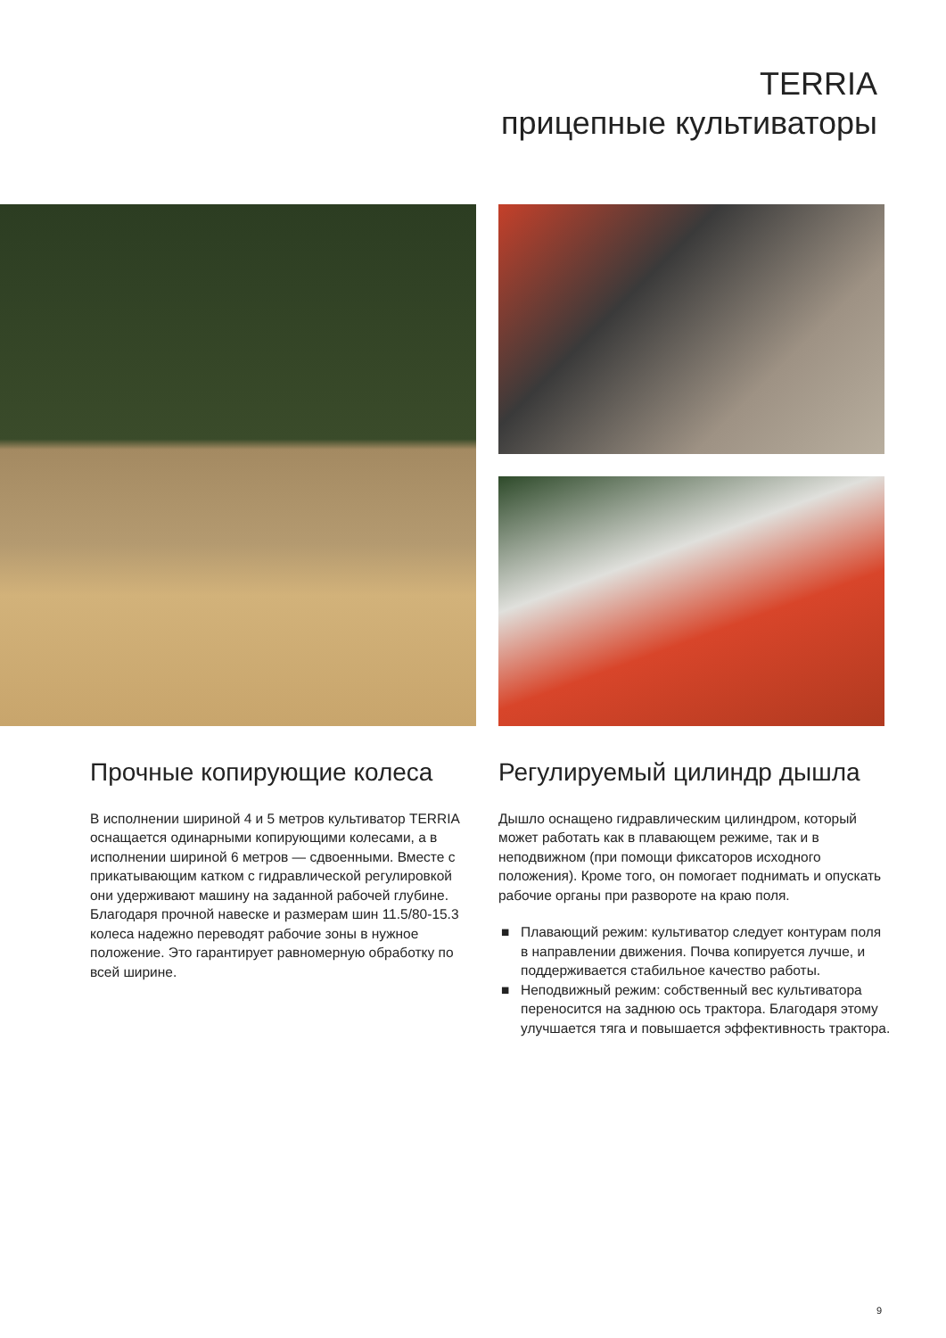TERRIA
прицепные культиваторы
Прочные копирующие колеса
В исполнении шириной 4 и 5 метров культиватор TERRIA оснащается одинарными копирующими колесами, а в исполнении шириной 6 метров — сдвоенными. Вместе с прикатывающим катком с гидравлической регулировкой они удерживают машину на заданной рабочей глубине. Благодаря прочной навеске и размерам шин 11.5/80-15.3 колеса надежно переводят рабочие зоны в нужное положение. Это гарантирует равномерную обработку по всей ширине.
Регулируемый цилиндр дышла
Дышло оснащено гидравлическим цилиндром, который может работать как в плавающем режиме, так и в неподвижном (при помощи фиксаторов исходного положения). Кроме того, он помогает поднимать и опускать рабочие органы при развороте на краю поля.
■ Плавающий режим: культиватор следует контурам поля в направлении движения. Почва копируется лучше, и поддерживается стабильное качество работы.
■ Неподвижный режим: собственный вес культиватора переносится на заднюю ось трактора. Благодаря этому улучшается тяга и повышается эффективность трактора.
9